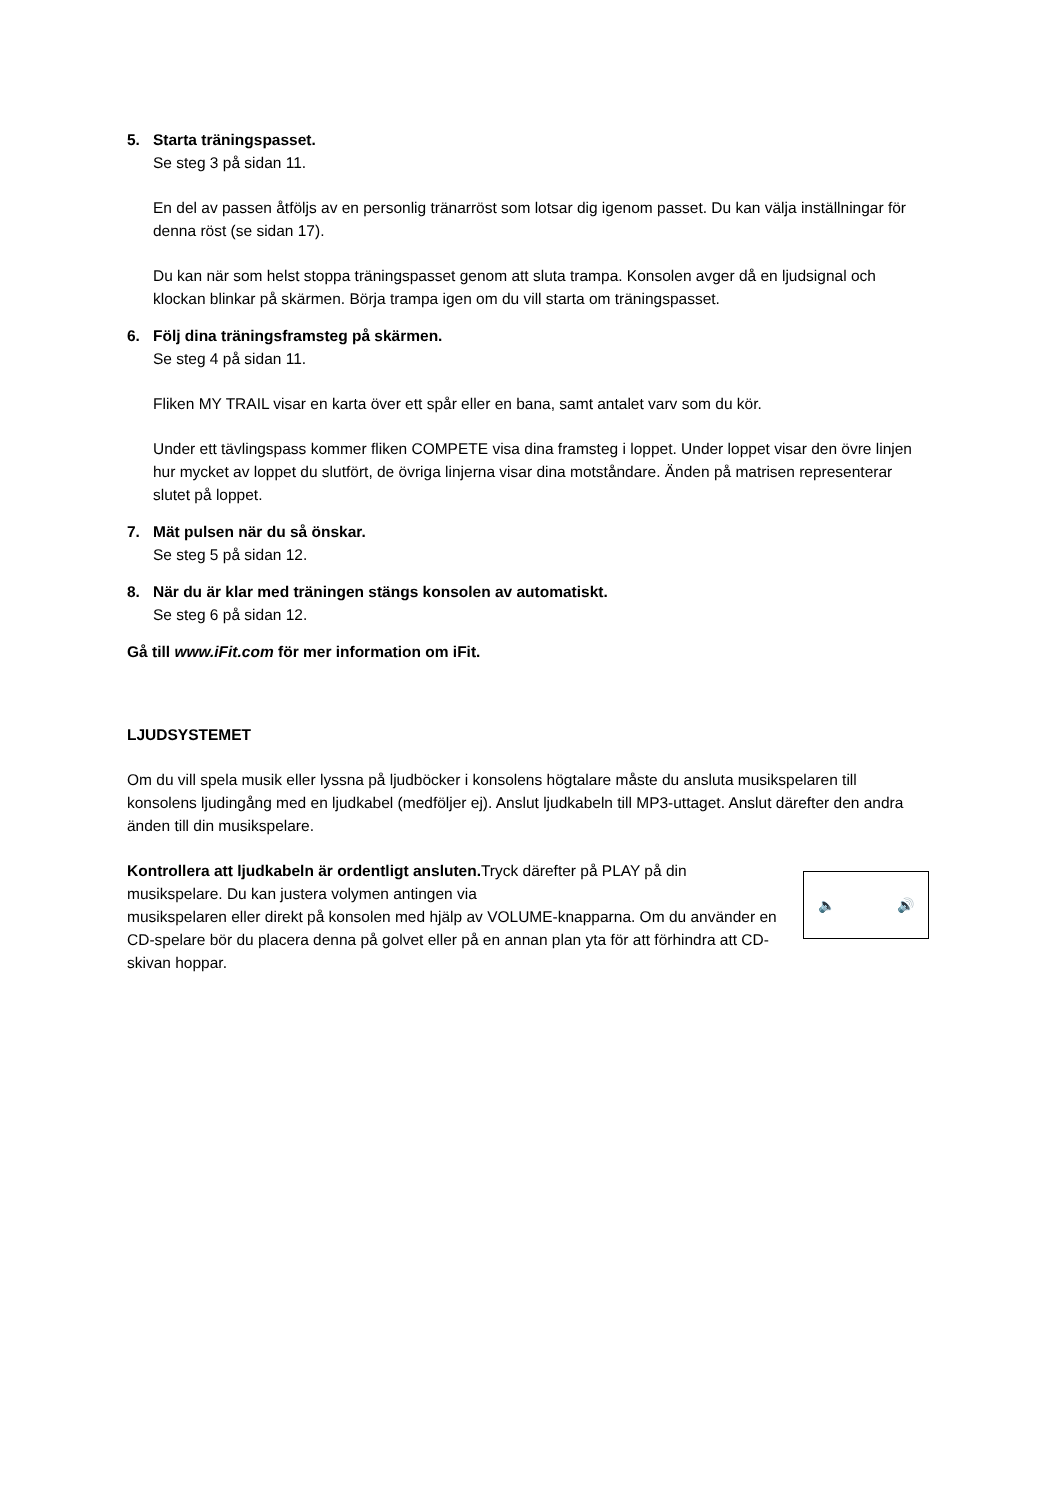5. Starta träningspasset.
Se steg 3 på sidan 11.
En del av passen åtföljs av en personlig tränarröst som lotsar dig igenom passet. Du kan välja inställningar för denna röst (se sidan 17).
Du kan när som helst stoppa träningspasset genom att sluta trampa. Konsolen avger då en ljudsignal och klockan blinkar på skärmen. Börja trampa igen om du vill starta om träningspasset.
6. Följ dina träningsframsteg på skärmen.
Se steg 4 på sidan 11.
Fliken MY TRAIL visar en karta över ett spår eller en bana, samt antalet varv som du kör.
Under ett tävlingspass kommer fliken COMPETE visa dina framsteg i loppet. Under loppet visar den övre linjen hur mycket av loppet du slutfört, de övriga linjerna visar dina motståndare. Änden på matrisen representerar slutet på loppet.
7. Mät pulsen när du så önskar.
Se steg 5 på sidan 12.
8. När du är klar med träningen stängs konsolen av automatiskt.
Se steg 6 på sidan 12.
Gå till www.iFit.com för mer information om iFit.
LJUDSYSTEMET
Om du vill spela musik eller lyssna på ljudböcker i konsolens högtalare måste du ansluta musikspelaren till konsolens ljudingång med en ljudkabel (medföljer ej). Anslut ljudkabeln till MP3-uttaget. Anslut därefter den andra änden till din musikspelare.
🔈 🔊
Kontrollera att ljudkabeln är ordentligt ansluten. Tryck därefter på PLAY på din musikspelare. Du kan justera volymen antingen via
musikspelaren eller direkt på konsolen med hjälp av VOLUME-knapparna. Om du använder en CD-spelare bör du placera denna på golvet eller på en annan plan yta för att förhindra att CD-skivan hoppar.